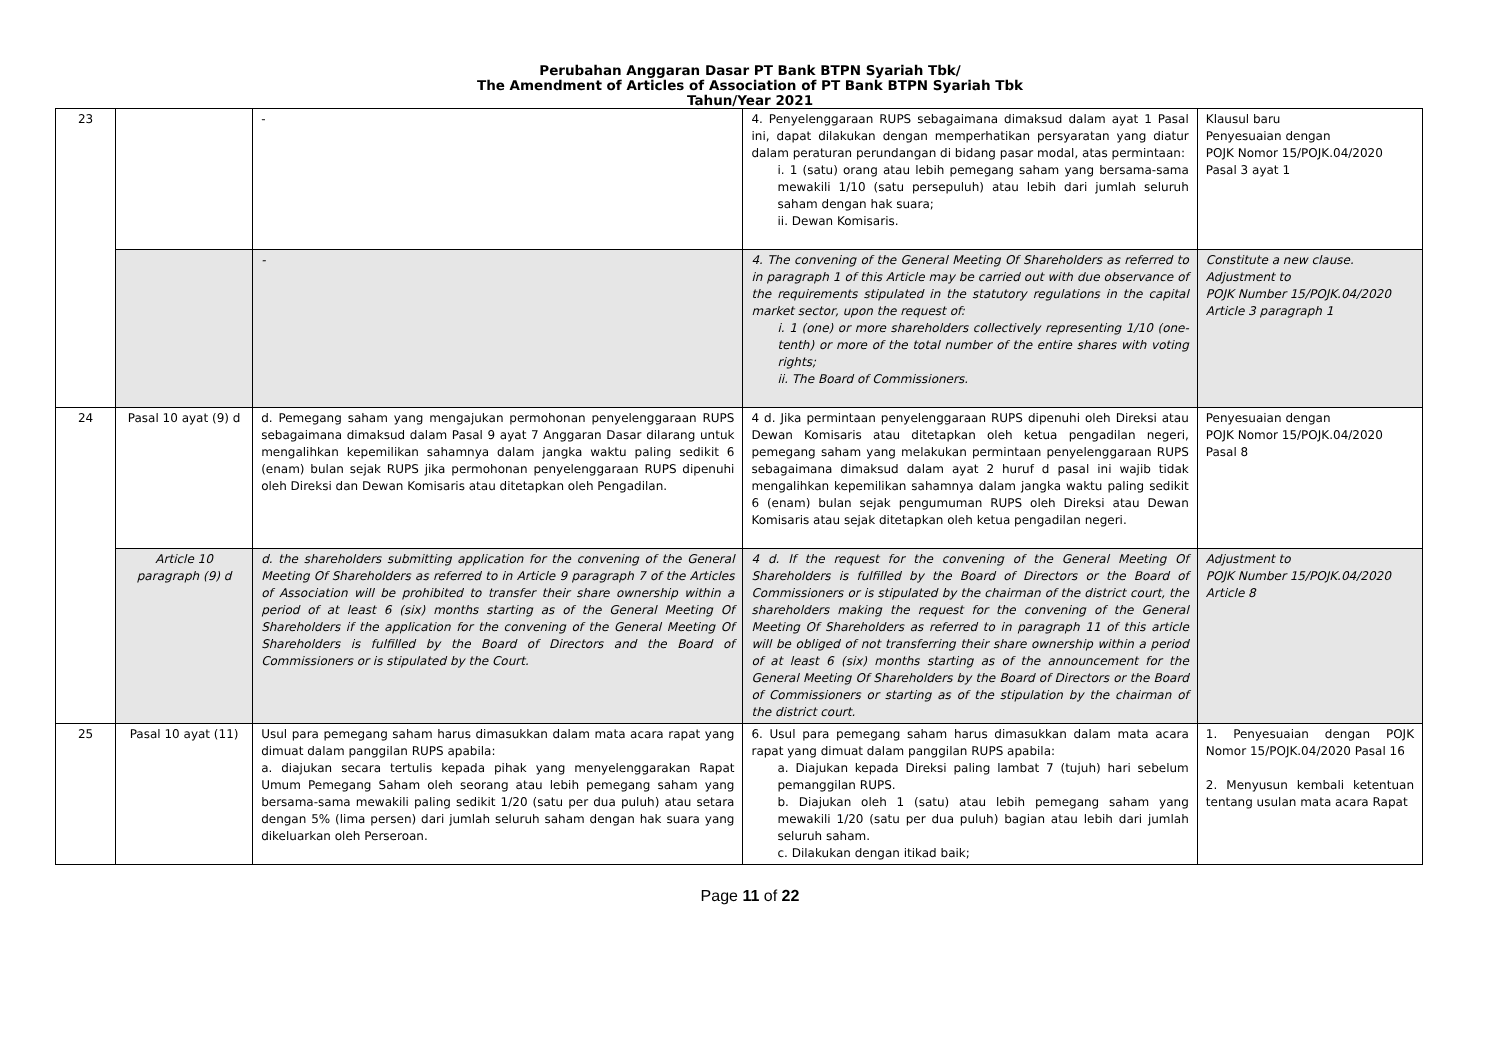Perubahan Anggaran Dasar PT Bank BTPN Syariah Tbk/
The Amendment of Articles of Association of PT Bank BTPN Syariah Tbk
Tahun/Year 2021
| 23 | | - | 4. Penyelenggaraan RUPS sebagaimana dimaksud dalam ayat 1 Pasal ini, dapat dilakukan dengan memperhatikan persyaratan yang diatur dalam peraturan perundangan di bidang pasar modal, atas permintaan: i. 1 (satu) orang atau lebih pemegang saham yang bersama-sama mewakili 1/10 (satu persepuluh) atau lebih dari jumlah seluruh saham dengan hak suara; ii. Dewan Komisaris. | Klausul baru Penyesuaian dengan POJK Nomor 15/POJK.04/2020 Pasal 3 ayat 1 |
| | | - | 4. The convening of the General Meeting Of Shareholders as referred to in paragraph 1 of this Article may be carried out with due observance of the requirements stipulated in the statutory regulations in the capital market sector, upon the request of: i. 1 (one) or more shareholders collectively representing 1/10 (one-tenth) or more of the total number of the entire shares with voting rights; ii. The Board of Commissioners. | Constitute a new clause. Adjustment to POJK Number 15/POJK.04/2020 Article 3 paragraph 1 |
| 24 | Pasal 10 ayat (9) d | d. Pemegang saham yang mengajukan permohonan penyelenggaraan RUPS sebagaimana dimaksud dalam Pasal 9 ayat 7 Anggaran Dasar dilarang untuk mengalihkan kepemilikan sahamnya dalam jangka waktu paling sedikit 6 (enam) bulan sejak RUPS jika permohonan penyelenggaraan RUPS dipenuhi oleh Direksi dan Dewan Komisaris atau ditetapkan oleh Pengadilan. | 4 d. Jika permintaan penyelenggaraan RUPS dipenuhi oleh Direksi atau Dewan Komisaris atau ditetapkan oleh ketua pengadilan negeri, pemegang saham yang melakukan permintaan penyelenggaraan RUPS sebagaimana dimaksud dalam ayat 2 huruf d pasal ini wajib tidak mengalihkan kepemilikan sahamnya dalam jangka waktu paling sedikit 6 (enam) bulan sejak pengumuman RUPS oleh Direksi atau Dewan Komisaris atau sejak ditetapkan oleh ketua pengadilan negeri. | Penyesuaian dengan POJK Nomor 15/POJK.04/2020 Pasal 8 |
| | Article 10 paragraph (9) d | d. the shareholders submitting application for the convening of the General Meeting Of Shareholders as referred to in Article 9 paragraph 7 of the Articles of Association will be prohibited to transfer their share ownership within a period of at least 6 (six) months starting as of the General Meeting Of Shareholders if the application for the convening of the General Meeting Of Shareholders is fulfilled by the Board of Directors and the Board of Commissioners or is stipulated by the Court. | 4 d. If the request for the convening of the General Meeting Of Shareholders is fulfilled by the Board of Directors or the Board of Commissioners or is stipulated by the chairman of the district court, the shareholders making the request for the convening of the General Meeting Of Shareholders as referred to in paragraph 11 of this article will be obliged of not transferring their share ownership within a period of at least 6 (six) months starting as of the announcement for the General Meeting Of Shareholders by the Board of Directors or the Board of Commissioners or starting as of the stipulation by the chairman of the district court. | Adjustment to POJK Number 15/POJK.04/2020 Article 8 |
| 25 | Pasal 10 ayat (11) | Usul para pemegang saham harus dimasukkan dalam mata acara rapat yang dimuat dalam panggilan RUPS apabila: a. diajukan secara tertulis kepada pihak yang menyelenggarakan Rapat Umum Pemegang Saham oleh seorang atau lebih pemegang saham yang bersama-sama mewakili paling sedikit 1/20 (satu per dua puluh) atau setara dengan 5% (lima persen) dari jumlah seluruh saham dengan hak suara yang dikeluarkan oleh Perseroan. | 6. Usul para pemegang saham harus dimasukkan dalam mata acara rapat yang dimuat dalam panggilan RUPS apabila: a. Diajukan kepada Direksi paling lambat 7 (tujuh) hari sebelum pemanggilan RUPS. b. Diajukan oleh 1 (satu) atau lebih pemegang saham yang mewakili 1/20 (satu per dua puluh) bagian atau lebih dari jumlah seluruh saham. c. Dilakukan dengan itikad baik; | 1. Penyesuaian dengan POJK Nomor 15/POJK.04/2020 Pasal 16 2. Menyusun kembali ketentuan tentang usulan mata acara Rapat |
Page 11 of 22